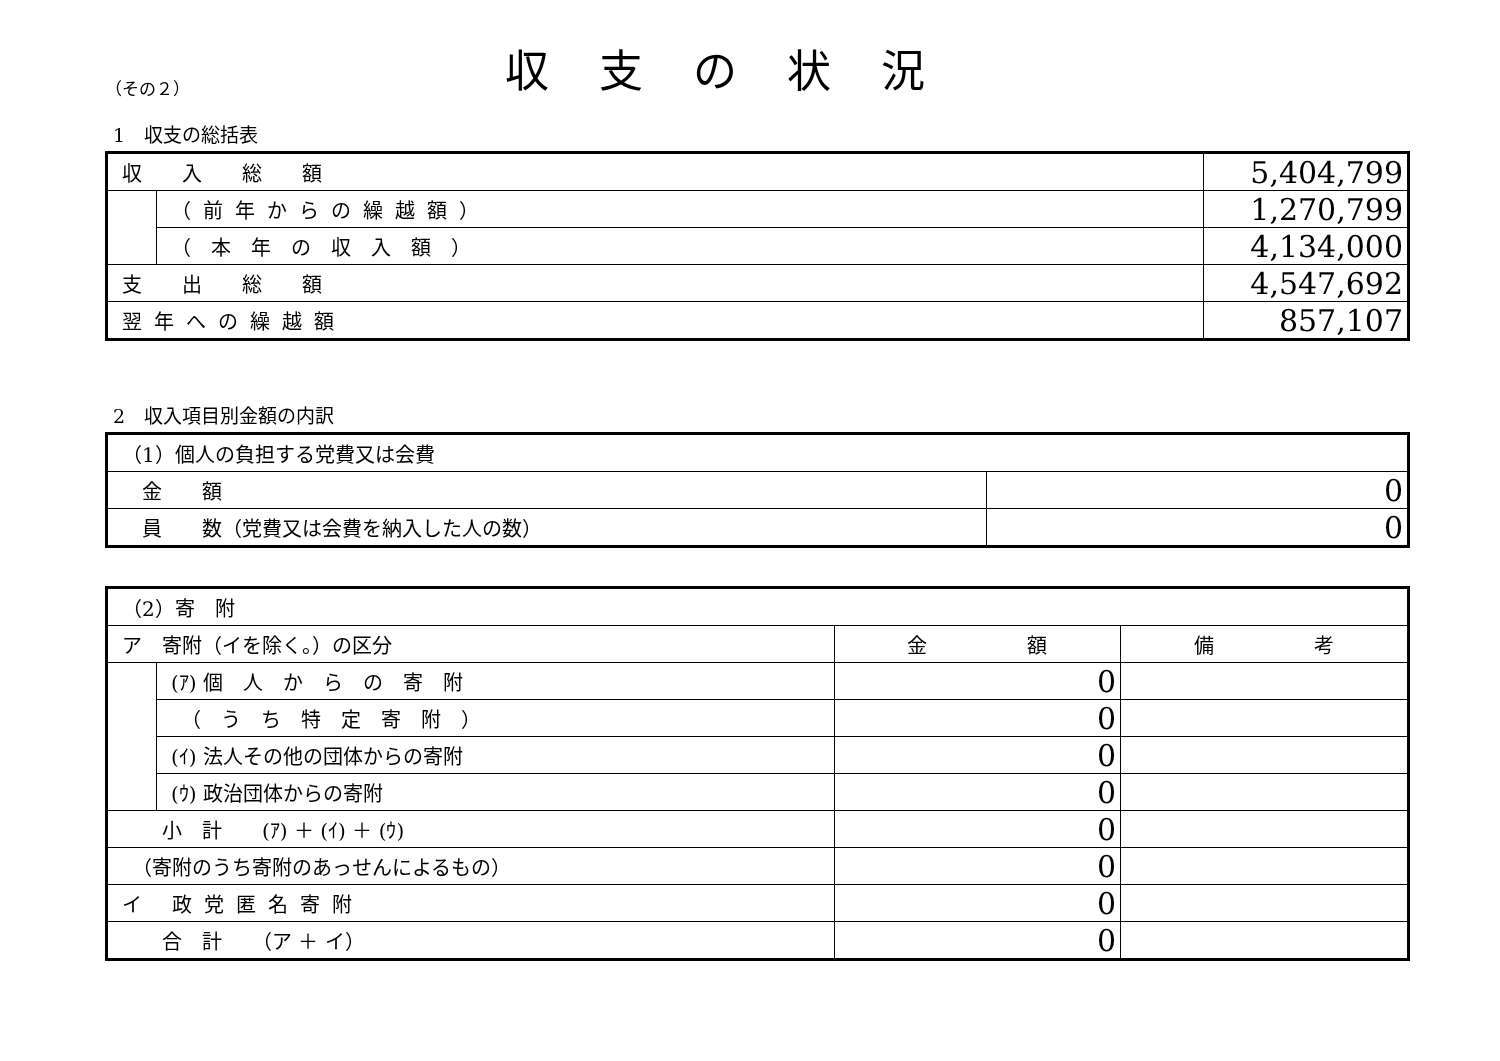（その２）
収支の状況
1　収支の総括表
| 収 入 総 額 | | 5,404,799 |
| | （前年からの繰越額） | 1,270,799 |
| | （ 本 年 の 収 入 額 ） | 4,134,000 |
| 支 出 総 額 | | 4,547,692 |
| 翌年への繰越額 | | 857,107 |
2　収入項目別金額の内訳
| （1）個人の負担する党費又は会費 | |
| 金 額 | 0 |
| 員 数（党費又は会費を納入した人の数） | 0 |
| （2）寄 附 | | | |
| ア 寄附（イを除く。）の区分 | | 金 額 | 備 考 |
| | (ｱ) 個 人 か ら の 寄 附 | 0 | |
| | （ う ち 特 定 寄 附 ） | 0 | |
| | (ｲ) 法人その他の団体からの寄附 | 0 | |
| | (ｳ) 政治団体からの寄附 | 0 | |
| 小 計 (ｱ) ＋ (ｲ) ＋ (ｳ) | | 0 | |
| （寄附のうち寄附のあっせんによるもの） | | 0 | |
| イ 政党匿名寄附 | | 0 | |
| 合 計 （ア ＋ イ） | | 0 | |